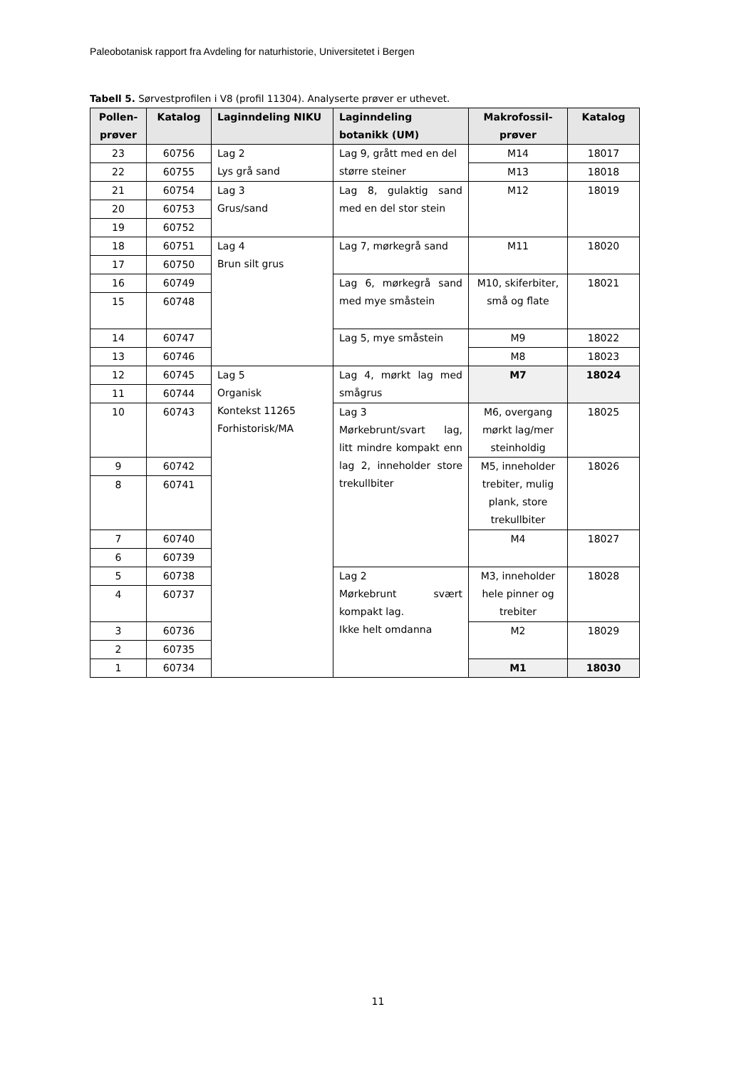Paleobotanisk rapport fra Avdeling for naturhistorie, Universitetet i Bergen
Tabell 5. Sørvestprofilen i V8 (profil 11304). Analyserte prøver er uthevet.
| Pollen-prøver | Katalog | Laginndeling NIKU | Laginndeling botanikk (UM) | Makrofossil-prøver | Katalog |
| --- | --- | --- | --- | --- | --- |
| 23 | 60756 | Lag 2 Lys grå sand | Lag 9, grått med en del større steiner | M14 | 18017 |
| 22 | 60755 | | | M13 | 18018 |
| 21 | 60754 | Lag 3 Grus/sand | Lag 8, gulaktig sand med en del stor stein | M12 | 18019 |
| 20 | 60753 | | | | |
| 19 | 60752 | | | | |
| 18 | 60751 | Lag 4 Brun silt grus | Lag 7, mørkegrå sand | M11 | 18020 |
| 17 | 60750 | | | | |
| 16 | 60749 | | Lag 6, mørkegrå sand med mye småstein | M10, skiferbiter, små og flate | 18021 |
| 15 | 60748 | | | | |
| 14 | 60747 | | Lag 5, mye småstein | M9 | 18022 |
| 13 | 60746 | | | M8 | 18023 |
| 12 | 60745 | Lag 5 Organisk Kontekst 11265 Forhistorisk/MA | Lag 4, mørkt lag med smågrus | M7 | 18024 |
| 11 | 60744 | | | | |
| 10 | 60743 | | Lag 3 Mørkebrunt/svart lag, litt mindre kompakt enn lag 2, inneholder store trekullbiter | M6, overgang mørkt lag/mer steinholdig | 18025 |
| 9 | 60742 | | | M5, inneholder trebiter, mulig plank, store trekullbiter | 18026 |
| 8 | 60741 | | | | |
| 7 | 60740 | | | M4 | 18027 |
| 6 | 60739 | | | | |
| 5 | 60738 | | Lag 2 Mørkebrunt svært kompakt lag. Ikke helt omdanna | M3, inneholder hele pinner og trebiter | 18028 |
| 4 | 60737 | | | | |
| 3 | 60736 | | | M2 | 18029 |
| 2 | 60735 | | | | |
| 1 | 60734 | | | M1 | 18030 |
11